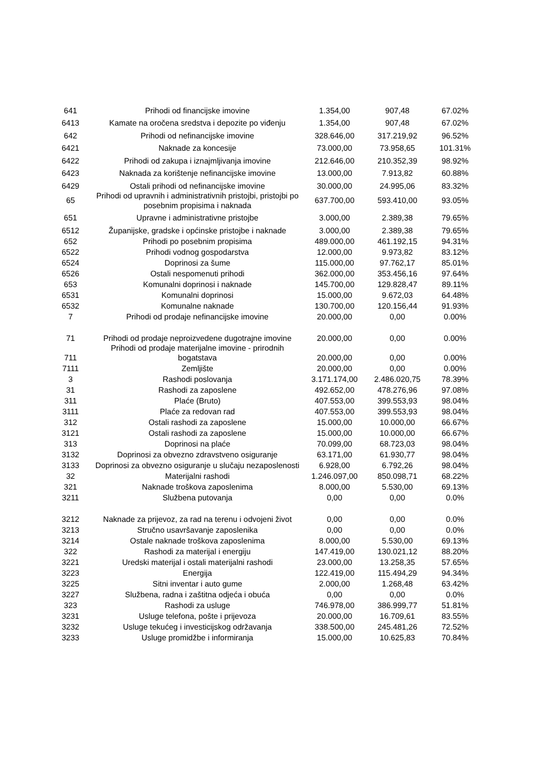| 641 | Prihodi od financijske imovine | 1.354,00 | 907,48 | 67.02% |
| 6413 | Kamate na oročena sredstva i depozite po viđenju | 1.354,00 | 907,48 | 67.02% |
| 642 | Prihodi od nefinancijske imovine | 328.646,00 | 317.219,92 | 96.52% |
| 6421 | Naknade za koncesije | 73.000,00 | 73.958,65 | 101.31% |
| 6422 | Prihodi od zakupa i iznajmljivanja imovine | 212.646,00 | 210.352,39 | 98.92% |
| 6423 | Naknada za korištenje nefinancijske imovine | 13.000,00 | 7.913,82 | 60.88% |
| 6429 | Ostali prihodi od nefinancijske imovine | 30.000,00 | 24.995,06 | 83.32% |
| 65 | Prihodi od upravnih i administrativnih pristojbi, pristojbi po posebnim propisima i naknada | 637.700,00 | 593.410,00 | 93.05% |
| 651 | Upravne i administrativne pristojbe | 3.000,00 | 2.389,38 | 79.65% |
| 6512 | Županijske, gradske i općinske pristojbe i naknade | 3.000,00 | 2.389,38 | 79.65% |
| 652 | Prihodi po posebnim propisima | 489.000,00 | 461.192,15 | 94.31% |
| 6522 | Prihodi vodnog gospodarstva | 12.000,00 | 9.973,82 | 83.12% |
| 6524 | Doprinosi za šume | 115.000,00 | 97.762,17 | 85.01% |
| 6526 | Ostali nespomenuti prihodi | 362.000,00 | 353.456,16 | 97.64% |
| 653 | Komunalni doprinosi i naknade | 145.700,00 | 129.828,47 | 89.11% |
| 6531 | Komunalni doprinosi | 15.000,00 | 9.672,03 | 64.48% |
| 6532 | Komunalne naknade | 130.700,00 | 120.156,44 | 91.93% |
| 7 | Prihodi od prodaje nefinancijske imovine | 20.000,00 | 0,00 | 0.00% |
| 71 | Prihodi od prodaje neproizvedene dugotrajne imovine | 20.000,00 | 0,00 | 0.00% |
| 711 | Prihodi od prodaje materijalne imovine - prirodnih bogatstava | 20.000,00 | 0,00 | 0.00% |
| 7111 | Zemljište | 20.000,00 | 0,00 | 0.00% |
| 3 | Rashodi poslovanja | 3.171.174,00 | 2.486.020,75 | 78.39% |
| 31 | Rashodi za zaposlene | 492.652,00 | 478.276,96 | 97.08% |
| 311 | Plaće (Bruto) | 407.553,00 | 399.553,93 | 98.04% |
| 3111 | Plaće za redovan rad | 407.553,00 | 399.553,93 | 98.04% |
| 312 | Ostali rashodi za zaposlene | 15.000,00 | 10.000,00 | 66.67% |
| 3121 | Ostali rashodi za zaposlene | 15.000,00 | 10.000,00 | 66.67% |
| 313 | Doprinosi na plaće | 70.099,00 | 68.723,03 | 98.04% |
| 3132 | Doprinosi za obvezno zdravstveno osiguranje | 63.171,00 | 61.930,77 | 98.04% |
| 3133 | Doprinosi za obvezno osiguranje u slučaju nezaposlenosti | 6.928,00 | 6.792,26 | 98.04% |
| 32 | Materijalni rashodi | 1.246.097,00 | 850.098,71 | 68.22% |
| 321 | Naknade troškova zaposlenima | 8.000,00 | 5.530,00 | 69.13% |
| 3211 | Službena putovanja | 0,00 | 0,00 | 0.0% |
| 3212 | Naknade za prijevoz, za rad na terenu i odvojeni život | 0,00 | 0,00 | 0.0% |
| 3213 | Stručno usavršavanje zaposlenika | 0,00 | 0,00 | 0.0% |
| 3214 | Ostale naknade troškova zaposlenima | 8.000,00 | 5.530,00 | 69.13% |
| 322 | Rashodi za materijal i energiju | 147.419,00 | 130.021,12 | 88.20% |
| 3221 | Uredski materijal i ostali materijalni rashodi | 23.000,00 | 13.258,35 | 57.65% |
| 3223 | Energija | 122.419,00 | 115.494,29 | 94.34% |
| 3225 | Sitni inventar i auto gume | 2.000,00 | 1.268,48 | 63.42% |
| 3227 | Službena, radna i zaštitna odjeća i obuća | 0,00 | 0,00 | 0.0% |
| 323 | Rashodi za usluge | 746.978,00 | 386.999,77 | 51.81% |
| 3231 | Usluge telefona, pošte i prijevoza | 20.000,00 | 16.709,61 | 83.55% |
| 3232 | Usluge tekućeg i investicijskog održavanja | 338.500,00 | 245.481,26 | 72.52% |
| 3233 | Usluge promidžbe i informiranja | 15.000,00 | 10.625,83 | 70.84% |